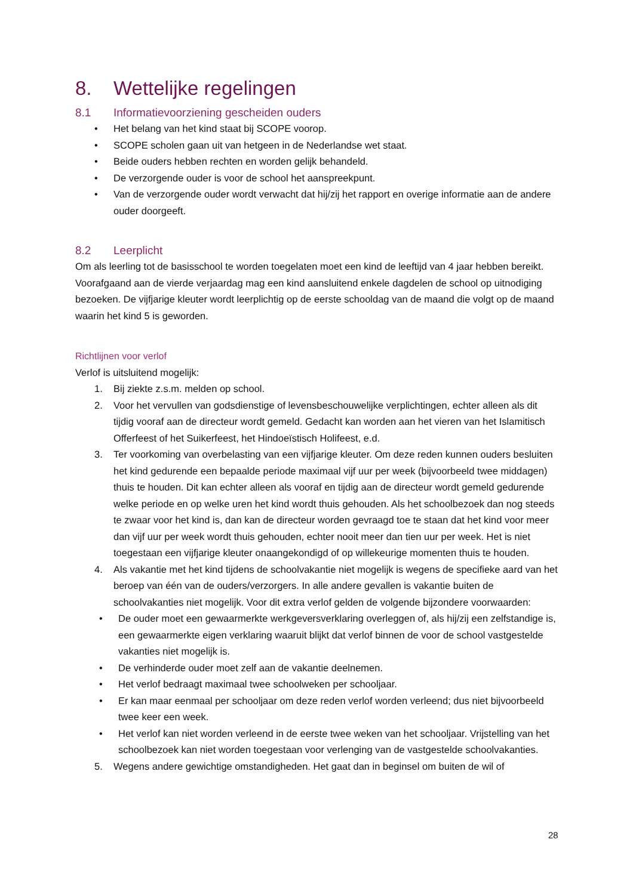8. Wettelijke regelingen
8.1 Informatievoorziening gescheiden ouders
• Het belang van het kind staat bij SCOPE voorop.
• SCOPE scholen gaan uit van hetgeen in de Nederlandse wet staat.
• Beide ouders hebben rechten en worden gelijk behandeld.
• De verzorgende ouder is voor de school het aanspreekpunt.
• Van de verzorgende ouder wordt verwacht dat hij/zij het rapport en overige informatie aan de andere ouder doorgeeft.
8.2 Leerplicht
Om als leerling tot de basisschool te worden toegelaten moet een kind de leeftijd van 4 jaar hebben bereikt. Voorafgaand aan de vierde verjaardag mag een kind aansluitend enkele dagdelen de school op uitnodiging bezoeken. De vijfjarige kleuter wordt leerplichtig op de eerste schooldag van de maand die volgt op de maand waarin het kind 5 is geworden.
Richtlijnen voor verlof
Verlof is uitsluitend mogelijk:
1. Bij ziekte z.s.m. melden op school.
2. Voor het vervullen van godsdienstige of levensbeschouwelijke verplichtingen, echter alleen als dit tijdig vooraf aan de directeur wordt gemeld. Gedacht kan worden aan het vieren van het Islamitisch Offerfeest of het Suikerfeest, het Hindoeïstisch Holifeest, e.d.
3. Ter voorkoming van overbelasting van een vijfjarige kleuter. Om deze reden kunnen ouders besluiten het kind gedurende een bepaalde periode maximaal vijf uur per week (bijvoorbeeld twee middagen) thuis te houden. Dit kan echter alleen als vooraf en tijdig aan de directeur wordt gemeld gedurende welke periode en op welke uren het kind wordt thuis gehouden. Als het schoolbezoek dan nog steeds te zwaar voor het kind is, dan kan de directeur worden gevraagd toe te staan dat het kind voor meer dan vijf uur per week wordt thuis gehouden, echter nooit meer dan tien uur per week. Het is niet toegestaan een vijfjarige kleuter onaangekondigd of op willekeurige momenten thuis te houden.
4. Als vakantie met het kind tijdens de schoolvakantie niet mogelijk is wegens de specifieke aard van het beroep van één van de ouders/verzorgers. In alle andere gevallen is vakantie buiten de schoolvakanties niet mogelijk. Voor dit extra verlof gelden de volgende bijzondere voorwaarden:
• De ouder moet een gewaarmerkte werkgeversverklaring overleggen of, als hij/zij een zelfstandige is, een gewaarmerkte eigen verklaring waaruit blijkt dat verlof binnen de voor de school vastgestelde vakanties niet mogelijk is.
• De verhinderde ouder moet zelf aan de vakantie deelnemen.
• Het verlof bedraagt maximaal twee schoolweken per schooljaar.
• Er kan maar eenmaal per schooljaar om deze reden verlof worden verleend; dus niet bijvoorbeeld twee keer een week.
• Het verlof kan niet worden verleend in de eerste twee weken van het schooljaar. Vrijstelling van het schoolbezoek kan niet worden toegestaan voor verlenging van de vastgestelde schoolvakanties.
5. Wegens andere gewichtige omstandigheden. Het gaat dan in beginsel om buiten de wil of
28